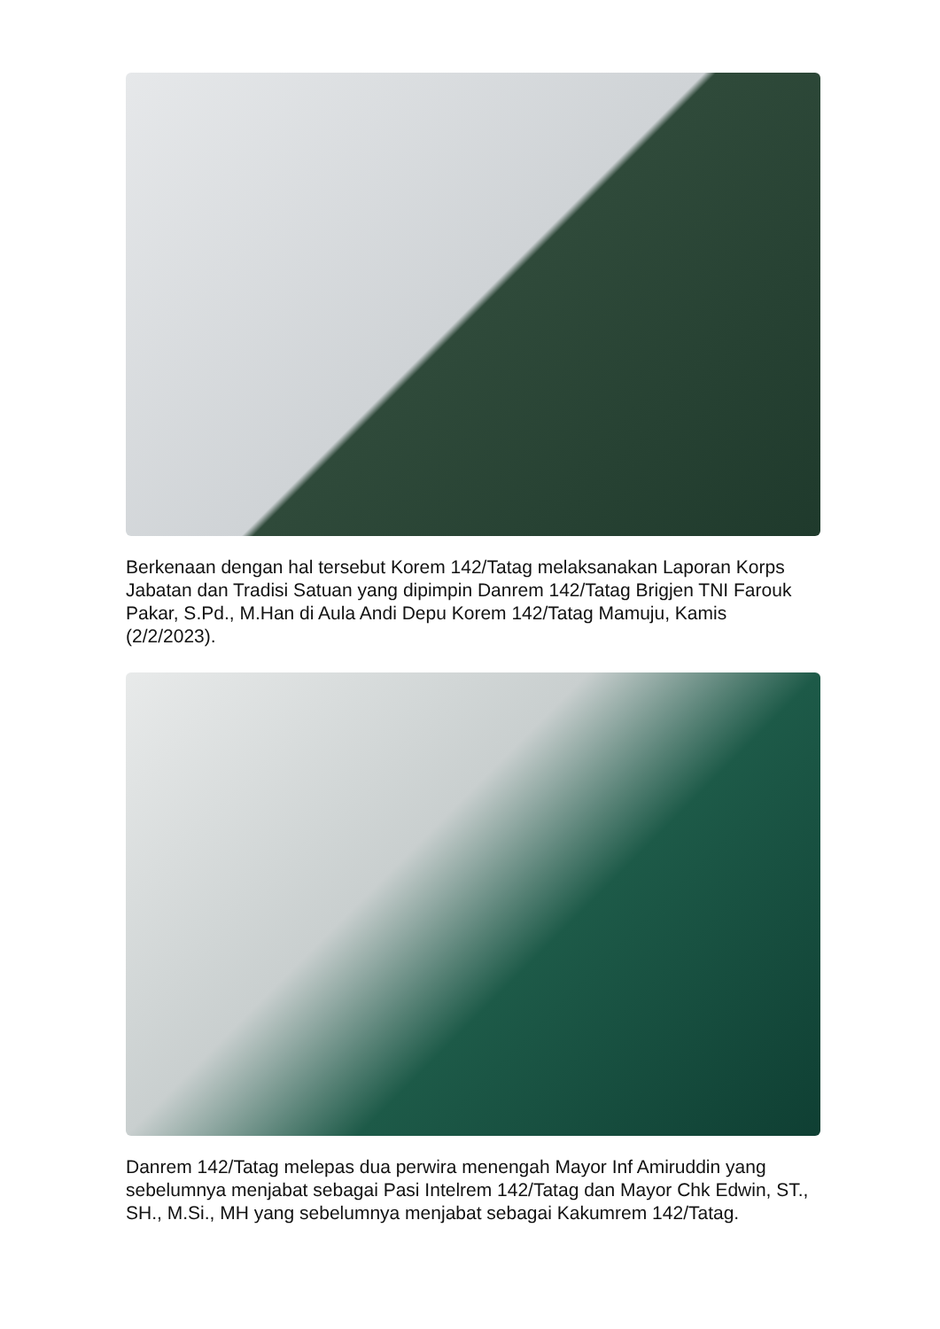Berkenaan dengan hal tersebut Korem 142/Tatag melaksanakan Laporan Korps Jabatan dan Tradisi Satuan yang dipimpin Danrem 142/Tatag Brigjen TNI Farouk Pakar, S.Pd., M.Han di Aula Andi Depu Korem 142/Tatag Mamuju, Kamis (2/2/2023).
Danrem 142/Tatag melepas dua perwira menengah Mayor Inf Amiruddin yang sebelumnya menjabat sebagai Pasi Intelrem 142/Tatag dan Mayor Chk Edwin, ST., SH., M.Si., MH yang sebelumnya menjabat sebagai Kakumrem 142/Tatag.